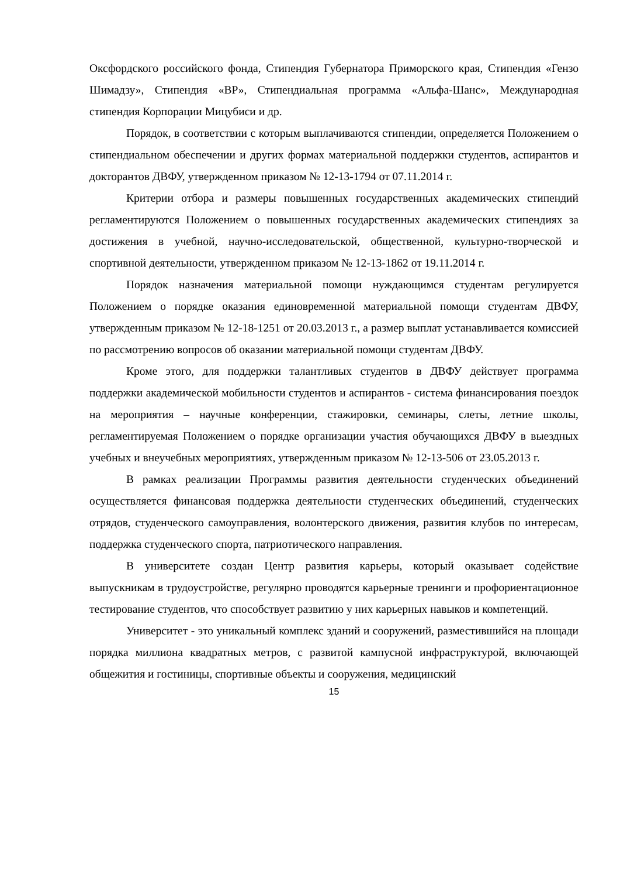Оксфордского российского фонда, Стипендия Губернатора Приморского края, Стипендия «Гензо Шимадзу», Стипендия «ВР», Стипендиальная программа «Альфа-Шанс», Международная стипендия Корпорации Мицубиси и др.
Порядок, в соответствии с которым выплачиваются стипендии, определяется Положением о стипендиальном обеспечении и других формах материальной поддержки студентов, аспирантов и докторантов ДВФУ, утвержденном приказом № 12-13-1794 от 07.11.2014 г.
Критерии отбора и размеры повышенных государственных академических стипендий регламентируются Положением о повышенных государственных академических стипендиях за достижения в учебной, научно-исследовательской, общественной, культурно-творческой и спортивной деятельности, утвержденном приказом № 12-13-1862 от 19.11.2014 г.
Порядок назначения материальной помощи нуждающимся студентам регулируется Положением о порядке оказания единовременной материальной помощи студентам ДВФУ, утвержденным приказом № 12-18-1251 от 20.03.2013 г., а размер выплат устанавливается комиссией по рассмотрению вопросов об оказании материальной помощи студентам ДВФУ.
Кроме этого, для поддержки талантливых студентов в ДВФУ действует программа поддержки академической мобильности студентов и аспирантов - система финансирования поездок на мероприятия – научные конференции, стажировки, семинары, слеты, летние школы, регламентируемая Положением о порядке организации участия обучающихся ДВФУ в выездных учебных и внеучебных мероприятиях, утвержденным приказом № 12-13-506 от 23.05.2013 г.
В рамках реализации Программы развития деятельности студенческих объединений осуществляется финансовая поддержка деятельности студенческих объединений, студенческих отрядов, студенческого самоуправления, волонтерского движения, развития клубов по интересам, поддержка студенческого спорта, патриотического направления.
В университете создан Центр развития карьеры, который оказывает содействие выпускникам в трудоустройстве, регулярно проводятся карьерные тренинги и профориентационное тестирование студентов, что способствует развитию у них карьерных навыков и компетенций.
Университет - это уникальный комплекс зданий и сооружений, разместившийся на площади порядка миллиона квадратных метров, с развитой кампусной инфраструктурой, включающей общежития и гостиницы, спортивные объекты и сооружения, медицинский
15